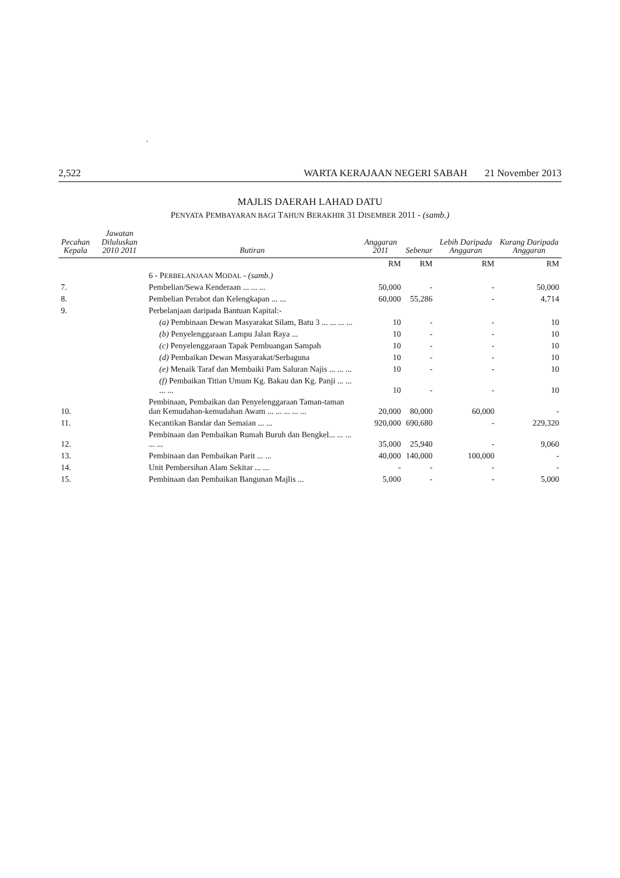.
2,522 WARTA KERAJAAN NEGERI SABAH 21 November 2013
MAJLIS DAERAH LAHAD DATU
PENYATA PEMBAYARAN BAGI TAHUN BERAKHIR 31 DISEMBER 2011 - (samb.)
| Pecahan Kepala | Jawatan Diluluskan 2010 2011 | Butiran | Anggaran 2011 | Sebenar | Lebih Daripada Anggaran | Kurang Daripada Anggaran |
| --- | --- | --- | --- | --- | --- | --- |
| | | | RM | RM | RM | RM |
| | | 6 - P ERBELANJAAN M ODAL - (samb.) | | | | |
| 7. | | Pembelian/Sewa Kenderaan ... ... ... | 50,000 | - | - | 50,000 |
| 8. | | Pembelian Perabot dan Kelengkapan ... ... | 60,000 | 55,286 | - | 4,714 |
| 9. | | Perbelanjaan daripada Bantuan Kapital:- | | | | |
| | | (a) Pembinaan Dewan Masyarakat Silam, Batu 3 ... ... ... ... | 10 | - | - | 10 |
| | | (b) Penyelenggaraan Lampu Jalan Raya ... | 10 | - | - | 10 |
| | | (c) Penyelenggaraan Tapak Pembuangan Sampah | 10 | - | - | 10 |
| | | (d) Pembaikan Dewan Masyarakat/Serbaguna | 10 | - | - | 10 |
| | | (e) Menaik Taraf dan Membaiki Pam Saluran Najis ... ... ... | 10 | - | - | 10 |
| | | (f) Pembaikan Titian Umum Kg. Bakau dan Kg. Panji ... ... ... ... | 10 | - | - | 10 |
| 10. | | Pembinaan, Pembaikan dan Penyelenggaraan Taman-taman dan Kemudahan-kemudahan Awam ... ... ... ... ... | 20,000 | 80,000 | 60,000 | - |
| 11. | | Kecantikan Bandar dan Semaian ... ... | 920,000 | 690,680 | - | 229,320 |
| 12. | | Pembinaan dan Pembaikan Rumah Buruh dan Bengkel... ... ... ... ... | 35,000 | 25,940 | - | 9,060 |
| 13. | | Pembinaan dan Pembaikan Parit ... ... | 40,000 | 140,000 | 100,000 | - |
| 14. | | Unit Pembersihan Alam Sekitar ... ... | - | - | - | - |
| 15. | | Pembinaan dan Pembaikan Bangunan Majlis ... | 5,000 | - | - | 5,000 |